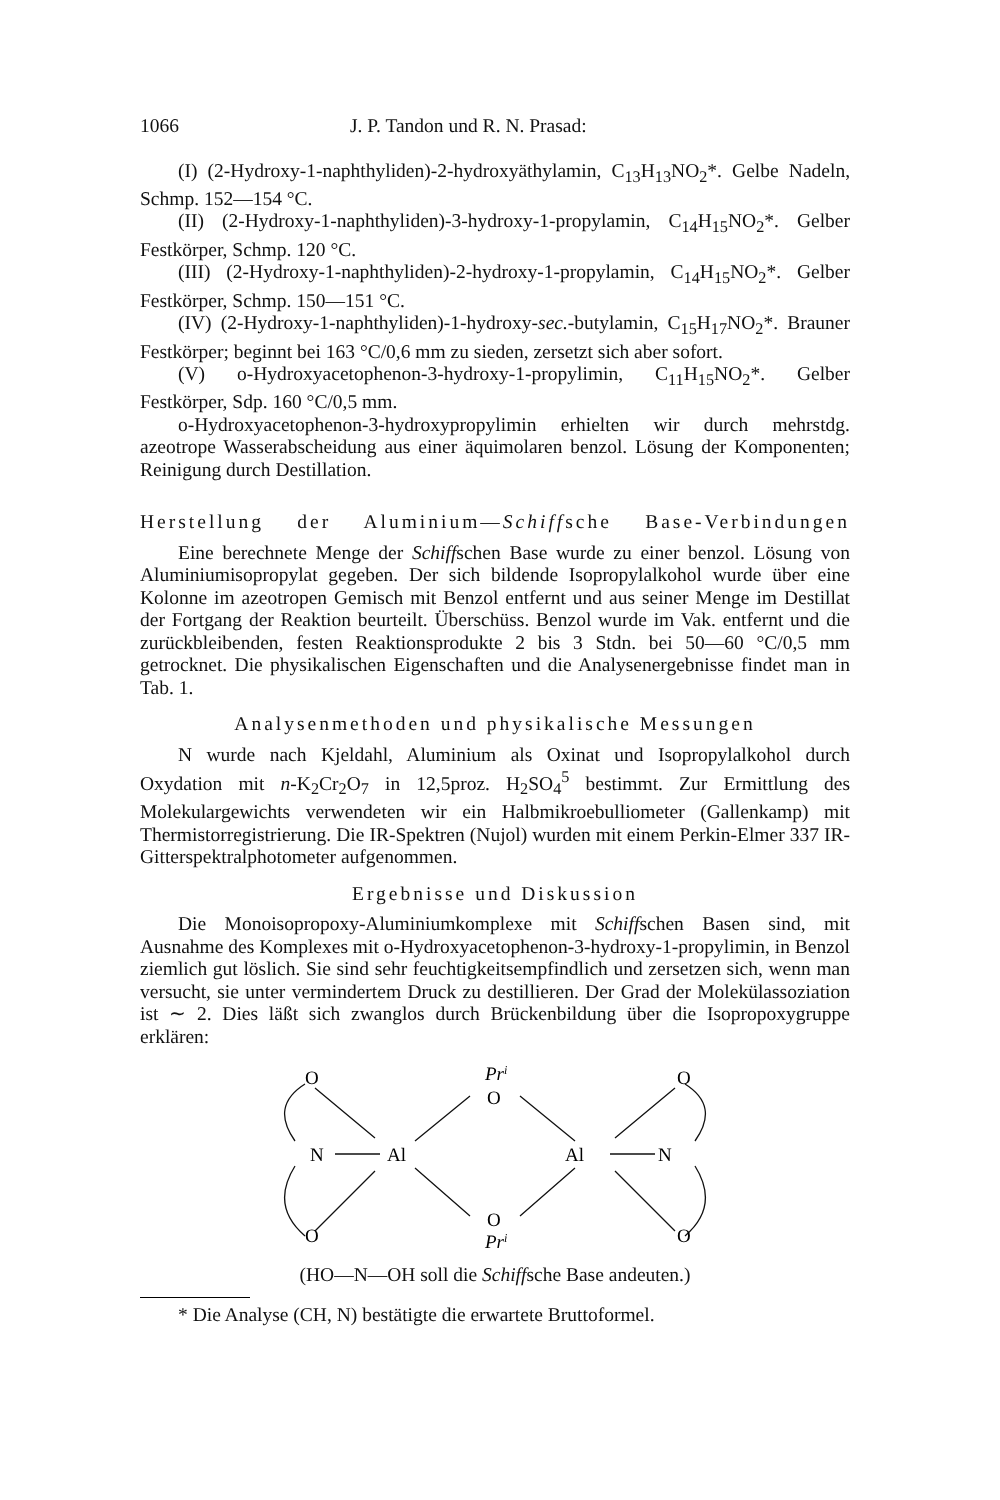1066 J. P. Tandon und R. N. Prasad:
(I) (2-Hydroxy-1-naphthyliden)-2-hydroxyäthylamin, C<sub>13</sub>H<sub>13</sub>NO<sub>2</sub>*. Gelbe Nadeln, Schmp. 152—154 °C.
(II) (2-Hydroxy-1-naphthyliden)-3-hydroxy-1-propylamin, C<sub>14</sub>H<sub>15</sub>NO<sub>2</sub>*. Gelber Festkörper, Schmp. 120 °C.
(III) (2-Hydroxy-1-naphthyliden)-2-hydroxy-1-propylamin, C<sub>14</sub>H<sub>15</sub>NO<sub>2</sub>*. Gelber Festkörper, Schmp. 150—151 °C.
(IV) (2-Hydroxy-1-naphthyliden)-1-hydroxy-sec.-butylamin, C<sub>15</sub>H<sub>17</sub>NO<sub>2</sub>*. Brauner Festkörper; beginnt bei 163 °C/0,6 mm zu sieden, zersetzt sich aber sofort.
(V) o-Hydroxyacetophenon-3-hydroxy-1-propylimin, C<sub>11</sub>H<sub>15</sub>NO<sub>2</sub>*. Gelber Festkörper, Sdp. 160 °C/0,5 mm.
o-Hydroxyacetophenon-3-hydroxypropylimin erhielten wir durch mehrstdg. azeotrope Wasserabscheidung aus einer äquimolaren benzol. Lösung der Komponenten; Reinigung durch Destillation.
Herstellung der Aluminium—Schiffsche Base-Verbindungen
Eine berechnete Menge der Schiffschen Base wurde zu einer benzol. Lösung von Aluminiumisopropylat gegeben. Der sich bildende Isopropylalkohol wurde über eine Kolonne im azeotropen Gemisch mit Benzol entfernt und aus seiner Menge im Destillat der Fortgang der Reaktion beurteilt. Überschüss. Benzol wurde im Vak. entfernt und die zurückbleibenden, festen Reaktionsprodukte 2 bis 3 Stdn. bei 50—60 °C/0,5 mm getrocknet. Die physikalischen Eigenschaften und die Analysenergebnisse findet man in Tab. 1.
Analysenmethoden und physikalische Messungen
N wurde nach Kjeldahl, Aluminium als Oxinat und Isopropylalkohol durch Oxydation mit n-K<sub>2</sub>Cr<sub>2</sub>O<sub>7</sub> in 12,5proz. H<sub>2</sub>SO<sub>4</sub><sup>5</sup> bestimmt. Zur Ermittlung des Molekulargewichts verwendeten wir ein Halbmikroebulliometer (Gallenkamp) mit Thermistorregistrierung. Die IR-Spektren (Nujol) wurden mit einem Perkin-Elmer 337 IR-Gitterspektralphotometer aufgenommen.
Ergebnisse und Diskussion
Die Monoisopropoxy-Aluminiumkomplexe mit Schiffschen Basen sind, mit Ausnahme des Komplexes mit o-Hydroxyacetophenon-3-hydroxy-1-propylimin, in Benzol ziemlich gut löslich. Sie sind sehr feuchtigkeitsempfindlich und zersetzen sich, wenn man versucht, sie unter vermindertem Druck zu destillieren. Der Grad der Molekülassoziation ist ∼ 2. Dies läßt sich zwanglos durch Brückenbildung über die Isopropoxygruppe erklären:
O
Pri
O
O
N
Al
Al
N
O
O
O
Pri
(HO—N—OH soll die Schiffsche Base andeuten.)
* Die Analyse (CH, N) bestätigte die erwartete Bruttoformel.